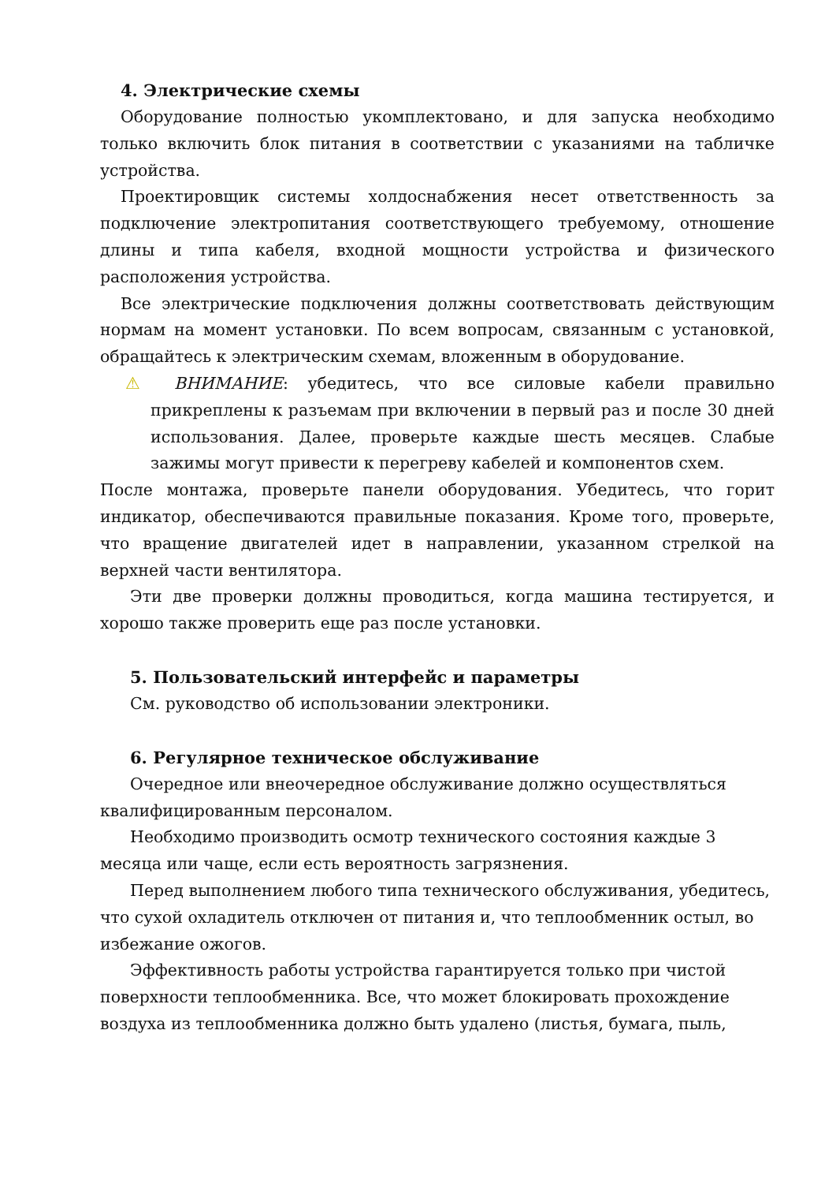4. Электрические схемы
Оборудование полностью укомплектовано, и для запуска необходимо только включить блок питания в соответствии с указаниями на табличке устройства.
Проектировщик системы холдоснабжения несет ответственность за подключение электропитания соответствующего требуемому, отношение длины и типа кабеля, входной мощности устройства и физического расположения устройства.
Все электрические подключения должны соответствовать действующим нормам на момент установки. По всем вопросам, связанным с установкой, обращайтесь к электрическим схемам, вложенным в оборудование.
⚠ ВНИМАНИЕ: убедитесь, что все силовые кабели правильно прикреплены к разъемам при включении в первый раз и после 30 дней использования. Далее, проверьте каждые шесть месяцев. Слабые зажимы могут привести к перегреву кабелей и компонентов схем.
После монтажа, проверьте панели оборудования. Убедитесь, что горит индикатор, обеспечиваются правильные показания. Кроме того, проверьте, что вращение двигателей идет в направлении, указанном стрелкой на верхней части вентилятора.
Эти две проверки должны проводиться, когда машина тестируется, и хорошо также проверить еще раз после установки.
5. Пользовательский интерфейс и параметры
См. руководство об использовании электроники.
6. Регулярное техническое обслуживание
Очередное или внеочередное обслуживание должно осуществляться квалифицированным персоналом.
Необходимо производить осмотр технического состояния каждые 3 месяца или чаще, если есть вероятность загрязнения.
Перед выполнением любого типа технического обслуживания, убедитесь, что сухой охладитель отключен от питания и, что теплообменник остыл, во избежание ожогов.
Эффективность работы устройства гарантируется только при чистой поверхности теплообменника. Все, что может блокировать прохождение воздуха из теплообменника должно быть удалено (листья, бумага, пыль,